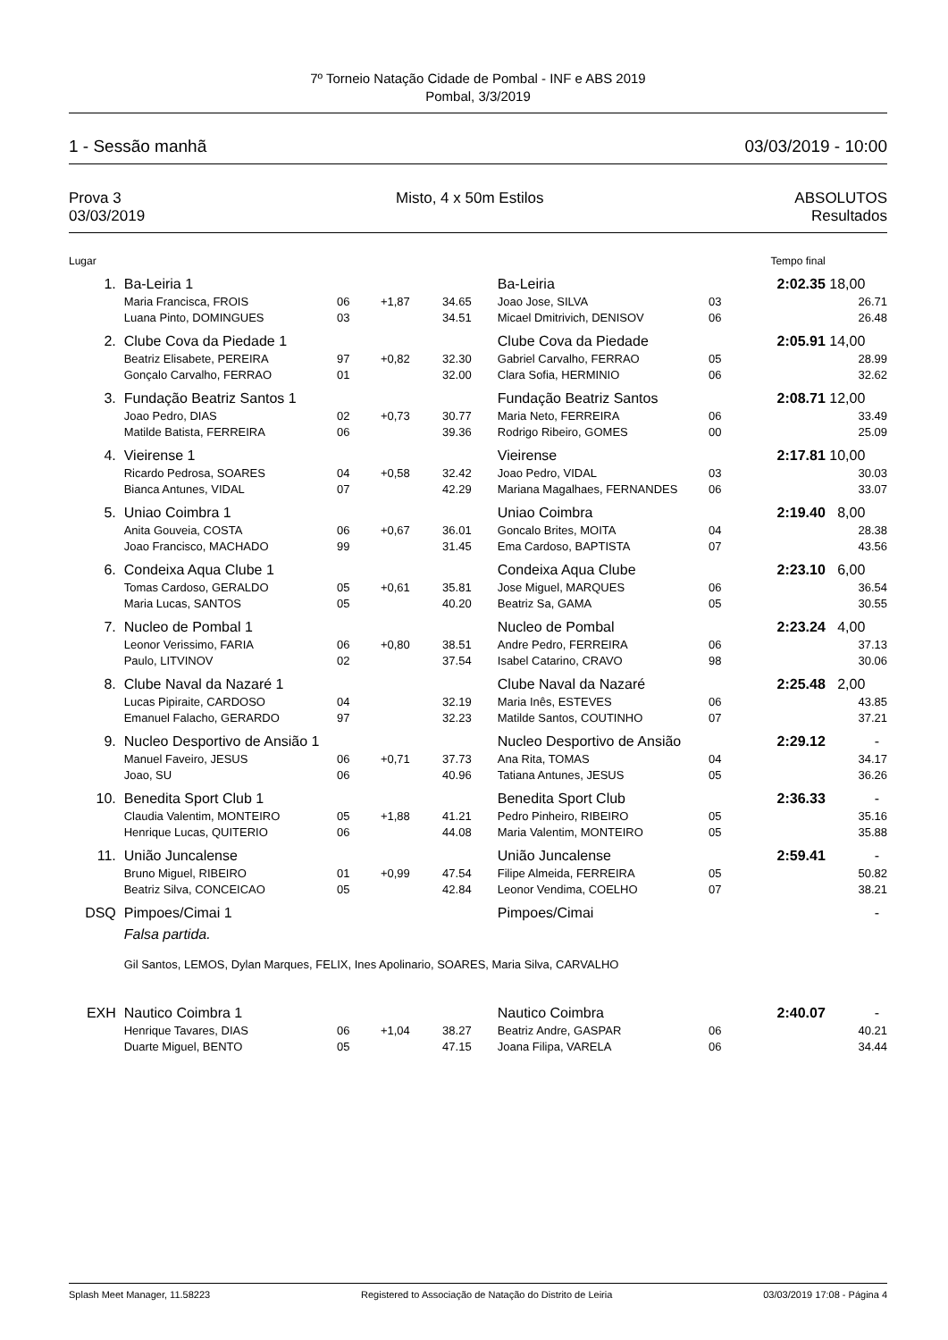7º Torneio Natação Cidade de Pombal - INF e ABS 2019
Pombal, 3/3/2019
1 - Sessão manhã 03/03/2019 - 10:00
Prova 3
03/03/2019 Misto, 4 x 50m Estilos ABSOLUTOS
Resultados
| Lugar | | | | | | | Tempo final | |
| 1. | Ba-Leiria 1 | | | | Ba-Leiria | | 2:02.35 | 18,00 |
| | Maria Francisca, FROIS | 06 | +1,87 | 34.65 | Joao Jose, SILVA | 03 | | 26.71 |
| | Luana Pinto, DOMINGUES | 03 | | 34.51 | Micael Dmitrivich, DENISOV | 06 | | 26.48 |
| 2. | Clube Cova da Piedade 1 | | | | Clube Cova da Piedade | | 2:05.91 | 14,00 |
| | Beatriz Elisabete, PEREIRA | 97 | +0,82 | 32.30 | Gabriel Carvalho, FERRAO | 05 | | 28.99 |
| | Gonçalo Carvalho, FERRAO | 01 | | 32.00 | Clara Sofia, HERMINIO | 06 | | 32.62 |
| 3. | Fundação Beatriz Santos 1 | | | | Fundação Beatriz Santos | | 2:08.71 | 12,00 |
| | Joao Pedro, DIAS | 02 | +0,73 | 30.77 | Maria Neto, FERREIRA | 06 | | 33.49 |
| | Matilde Batista, FERREIRA | 06 | | 39.36 | Rodrigo Ribeiro, GOMES | 00 | | 25.09 |
| 4. | Vieirense 1 | | | | Vieirense | | 2:17.81 | 10,00 |
| | Ricardo Pedrosa, SOARES | 04 | +0,58 | 32.42 | Joao Pedro, VIDAL | 03 | | 30.03 |
| | Bianca Antunes, VIDAL | 07 | | 42.29 | Mariana Magalhaes, FERNANDES | 06 | | 33.07 |
| 5. | Uniao Coimbra 1 | | | | Uniao Coimbra | | 2:19.40 | 8,00 |
| | Anita Gouveia, COSTA | 06 | +0,67 | 36.01 | Goncalo Brites, MOITA | 04 | | 28.38 |
| | Joao Francisco, MACHADO | 99 | | 31.45 | Ema Cardoso, BAPTISTA | 07 | | 43.56 |
| 6. | Condeixa Aqua Clube 1 | | | | Condeixa Aqua Clube | | 2:23.10 | 6,00 |
| | Tomas Cardoso, GERALDO | 05 | +0,61 | 35.81 | Jose Miguel, MARQUES | 06 | | 36.54 |
| | Maria Lucas, SANTOS | 05 | | 40.20 | Beatriz Sa, GAMA | 05 | | 30.55 |
| 7. | Nucleo de Pombal 1 | | | | Nucleo de Pombal | | 2:23.24 | 4,00 |
| | Leonor Verissimo, FARIA | 06 | +0,80 | 38.51 | Andre Pedro, FERREIRA | 06 | | 37.13 |
| | Paulo, LITVINOV | 02 | | 37.54 | Isabel Catarino, CRAVO | 98 | | 30.06 |
| 8. | Clube Naval da Nazaré 1 | | | | Clube Naval da Nazaré | | 2:25.48 | 2,00 |
| | Lucas Pipiraite, CARDOSO | 04 | | 32.19 | Maria Inês, ESTEVES | 06 | | 43.85 |
| | Emanuel Falacho, GERARDO | 97 | | 32.23 | Matilde Santos, COUTINHO | 07 | | 37.21 |
| 9. | Nucleo Desportivo de Ansião 1 | | | | Nucleo Desportivo de Ansião | | 2:29.12 | - |
| | Manuel Faveiro, JESUS | 06 | +0,71 | 37.73 | Ana Rita, TOMAS | 04 | | 34.17 |
| | Joao, SU | 06 | | 40.96 | Tatiana Antunes, JESUS | 05 | | 36.26 |
| 10. | Benedita Sport Club 1 | | | | Benedita Sport Club | | 2:36.33 | - |
| | Claudia Valentim, MONTEIRO | 05 | +1,88 | 41.21 | Pedro Pinheiro, RIBEIRO | 05 | | 35.16 |
| | Henrique Lucas, QUITERIO | 06 | | 44.08 | Maria Valentim, MONTEIRO | 05 | | 35.88 |
| 11. | União Juncalense | | | | União Juncalense | | 2:59.41 | - |
| | Bruno Miguel, RIBEIRO | 01 | +0,99 | 47.54 | Filipe Almeida, FERREIRA | 05 | | 50.82 |
| | Beatriz Silva, CONCEICAO | 05 | | 42.84 | Leonor Vendima, COELHO | 07 | | 38.21 |
| DSQ | Pimpoes/Cimai 1 | | | | Pimpoes/Cimai | | | - |
| | Falsa partida. | | | | | | | |
| | Gil Santos, LEMOS, Dylan Marques, FELIX, Ines Apolinario, SOARES, Maria Silva, CARVALHO | | | | | | | |
| EXH | Nautico Coimbra 1 | | | | Nautico Coimbra | | 2:40.07 | - |
| | Henrique Tavares, DIAS | 06 | +1,04 | 38.27 | Beatriz Andre, GASPAR | 06 | | 40.21 |
| | Duarte Miguel, BENTO | 05 | | 47.15 | Joana Filipa, VARELA | 06 | | 34.44 |
Splash Meet Manager, 11.58223 Registered to Associação de Natação do Distrito de Leiria 03/03/2019 17:08 - Página 4